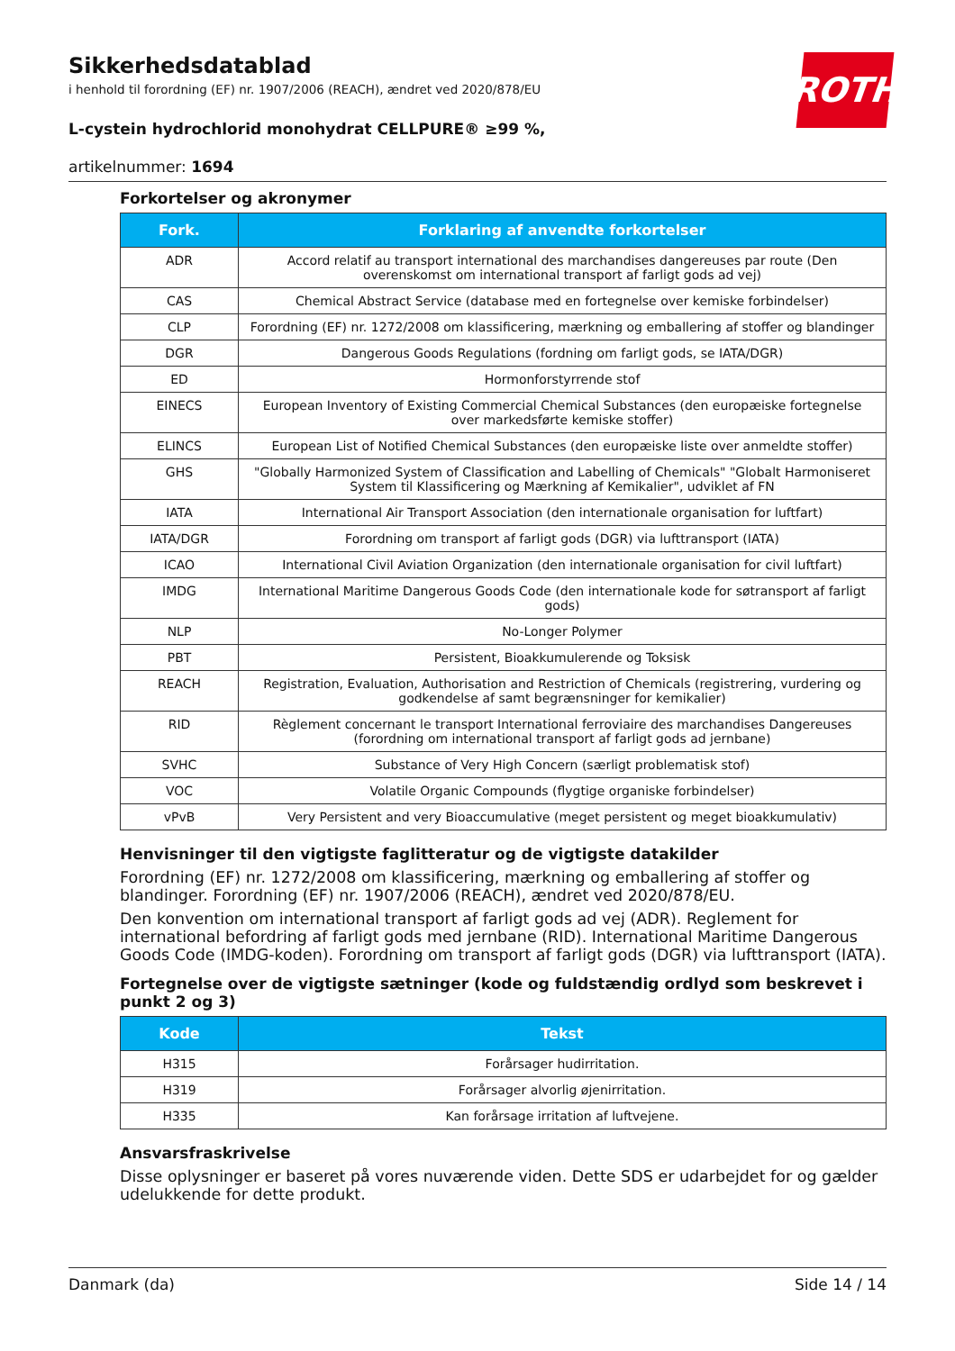ROTH
Sikkerhedsdatablad
i henhold til forordning (EF) nr. 1907/2006 (REACH), ændret ved 2020/878/EU
L-cystein hydrochlorid monohydrat CELLPURE® ≥99 %,
artikelnummer: 1694
Forkortelser og akronymer
| Fork. | Forklaring af anvendte forkortelser |
| --- | --- |
| ADR | Accord relatif au transport international des marchandises dangereuses par route (Den overenskomst om international transport af farligt gods ad vej) |
| CAS | Chemical Abstract Service (database med en fortegnelse over kemiske forbindelser) |
| CLP | Forordning (EF) nr. 1272/2008 om klassificering, mærkning og emballering af stoffer og blandinger |
| DGR | Dangerous Goods Regulations (fordning om farligt gods, se IATA/DGR) |
| ED | Hormonforstyrrende stof |
| EINECS | European Inventory of Existing Commercial Chemical Substances (den europæiske fortegnelse over markedsførte kemiske stoffer) |
| ELINCS | European List of Notified Chemical Substances (den europæiske liste over anmeldte stoffer) |
| GHS | "Globally Harmonized System of Classification and Labelling of Chemicals" "Globalt Harmoniseret System til Klassificering og Mærkning af Kemikalier", udviklet af FN |
| IATA | International Air Transport Association (den internationale organisation for luftfart) |
| IATA/DGR | Forordning om transport af farligt gods (DGR) via lufttransport (IATA) |
| ICAO | International Civil Aviation Organization (den internationale organisation for civil luftfart) |
| IMDG | International Maritime Dangerous Goods Code (den internationale kode for søtransport af farligt gods) |
| NLP | No-Longer Polymer |
| PBT | Persistent, Bioakkumulerende og Toksisk |
| REACH | Registration, Evaluation, Authorisation and Restriction of Chemicals (registrering, vurdering og godkendelse af samt begrænsninger for kemikalier) |
| RID | Règlement concernant le transport International ferroviaire des marchandises Dangereuses (forordning om international transport af farligt gods ad jernbane) |
| SVHC | Substance of Very High Concern (særligt problematisk stof) |
| VOC | Volatile Organic Compounds (flygtige organiske forbindelser) |
| vPvB | Very Persistent and very Bioaccumulative (meget persistent og meget bioakkumulativ) |
Henvisninger til den vigtigste faglitteratur og de vigtigste datakilder
Forordning (EF) nr. 1272/2008 om klassificering, mærkning og emballering af stoffer og blandinger. Forordning (EF) nr. 1907/2006 (REACH), ændret ved 2020/878/EU.
Den konvention om international transport af farligt gods ad vej (ADR). Reglement for international befordring af farligt gods med jernbane (RID). International Maritime Dangerous Goods Code (IMDG-koden). Forordning om transport af farligt gods (DGR) via lufttransport (IATA).
Fortegnelse over de vigtigste sætninger (kode og fuldstændig ordlyd som beskrevet i punkt 2 og 3)
| Kode | Tekst |
| --- | --- |
| H315 | Forårsager hudirritation. |
| H319 | Forårsager alvorlig øjenirritation. |
| H335 | Kan forårsage irritation af luftvejene. |
Ansvarsfraskrivelse
Disse oplysninger er baseret på vores nuværende viden. Dette SDS er udarbejdet for og gælder udelukkende for dette produkt.
Danmark (da) Side 14 / 14